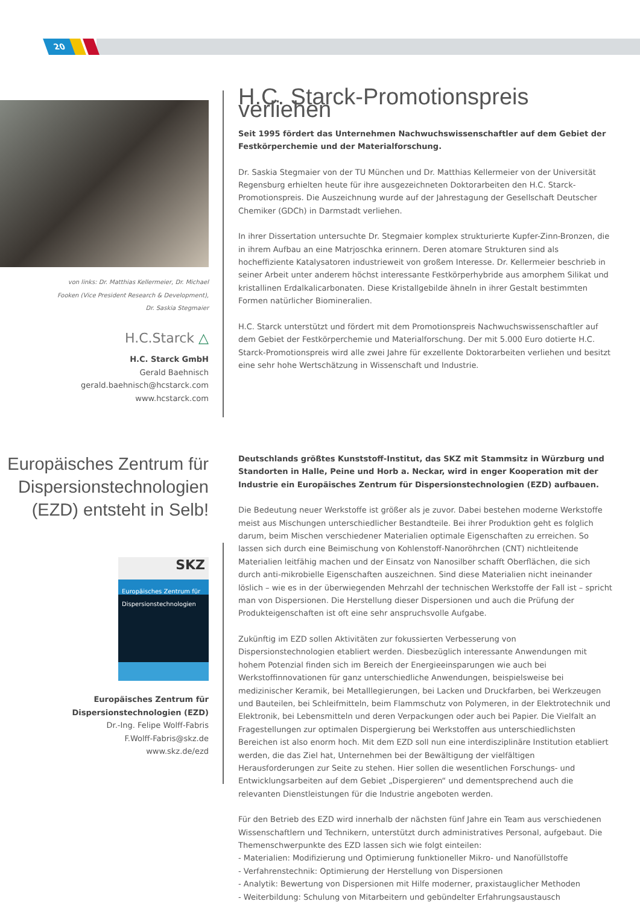20
von links: Dr. Matthias Kellermeier, Dr. Michael
Fooken (Vice President Research & Development),
Dr. Saskia Stegmaier
H.C.Starck △
H.C. Starck GmbH
Gerald Baehnisch
gerald.baehnisch@hcstarck.com
www.hcstarck.com
H.C. Starck-Promotionspreis verliehen
Seit 1995 fördert das Unternehmen Nachwuchswissenschaftler auf dem Gebiet der Festkörperchemie und der Materialforschung.
Dr. Saskia Stegmaier von der TU München und Dr. Matthias Kellermeier von der Universität Regensburg erhielten heute für ihre ausgezeichneten Doktorarbeiten den H.C. Starck-Promotionspreis. Die Auszeichnung wurde auf der Jahrestagung der Gesellschaft Deutscher Chemiker (GDCh) in Darmstadt verliehen.
In ihrer Dissertation untersuchte Dr. Stegmaier komplex strukturierte Kupfer-Zinn-Bronzen, die in ihrem Aufbau an eine Matrjoschka erinnern. Deren atomare Strukturen sind als hocheffiziente Katalysatoren industrieweit von großem Interesse. Dr. Kellermeier beschrieb in seiner Arbeit unter anderem höchst interessante Festkörperhybride aus amorphem Silikat und kristallinen Erdalkalicarbonaten. Diese Kristallgebilde ähneln in ihrer Gestalt bestimmten Formen natürlicher Biomineralien.
H.C. Starck unterstützt und fördert mit dem Promotionspreis Nachwuchswissenschaftler auf dem Gebiet der Festkörperchemie und Materialforschung. Der mit 5.000 Euro dotierte H.C. Starck-Promotionspreis wird alle zwei Jahre für exzellente Doktorarbeiten verliehen und besitzt eine sehr hohe Wertschätzung in Wissenschaft und Industrie.
Europäisches Zentrum für Dispersionstechnologien (EZD) entsteht in Selb!
SKZ
Europäisches Zentrum für Dispersionstechnologien
Europäisches Zentrum für
Dispersionstechnologien (EZD)
Dr.-Ing. Felipe Wolff-Fabris
F.Wolff-Fabris@skz.de
www.skz.de/ezd
Deutschlands größtes Kunststoff-Institut, das SKZ mit Stammsitz in Würzburg und Standorten in Halle, Peine und Horb a. Neckar, wird in enger Kooperation mit der Industrie ein Europäisches Zentrum für Dispersionstechnologien (EZD) aufbauen.
Die Bedeutung neuer Werkstoffe ist größer als je zuvor. Dabei bestehen moderne Werkstoffe meist aus Mischungen unterschiedlicher Bestandteile. Bei ihrer Produktion geht es folglich darum, beim Mischen verschiedener Materialien optimale Eigenschaften zu erreichen. So lassen sich durch eine Beimischung von Kohlenstoff-Nanoröhrchen (CNT) nichtleitende Materialien leitfähig machen und der Einsatz von Nanosilber schafft Oberflächen, die sich durch anti-mikrobielle Eigenschaften auszeichnen. Sind diese Materialien nicht ineinander löslich – wie es in der überwiegenden Mehrzahl der technischen Werkstoffe der Fall ist – spricht man von Dispersionen. Die Herstellung dieser Dispersionen und auch die Prüfung der Produkteigenschaften ist oft eine sehr anspruchsvolle Aufgabe.
Zukünftig im EZD sollen Aktivitäten zur fokussierten Verbesserung von Dispersionstechnologien etabliert werden. Diesbezüglich interessante Anwendungen mit hohem Potenzial finden sich im Bereich der Energieeinsparungen wie auch bei Werkstoffinnovationen für ganz unterschiedliche Anwendungen, beispielsweise bei medizinischer Keramik, bei Metalllegierungen, bei Lacken und Druckfarben, bei Werkzeugen und Bauteilen, bei Schleifmitteln, beim Flammschutz von Polymeren, in der Elektrotechnik und Elektronik, bei Lebensmitteln und deren Verpackungen oder auch bei Papier. Die Vielfalt an Fragestellungen zur optimalen Dispergierung bei Werkstoffen aus unterschiedlichsten Bereichen ist also enorm hoch. Mit dem EZD soll nun eine interdisziplinäre Institution etabliert werden, die das Ziel hat, Unternehmen bei der Bewältigung der vielfältigen Herausforderungen zur Seite zu stehen. Hier sollen die wesentlichen Forschungs- und Entwicklungsarbeiten auf dem Gebiet „Dispergieren“ und dementsprechend auch die relevanten Dienstleistungen für die Industrie angeboten werden.
Für den Betrieb des EZD wird innerhalb der nächsten fünf Jahre ein Team aus verschiedenen Wissenschaftlern und Technikern, unterstützt durch administratives Personal, aufgebaut. Die Themenschwerpunkte des EZD lassen sich wie folgt einteilen:
- Materialien: Modifizierung und Optimierung funktioneller Mikro- und Nanofüllstoffe
- Verfahrenstechnik: Optimierung der Herstellung von Dispersionen
- Analytik: Bewertung von Dispersionen mit Hilfe moderner, praxistauglicher Methoden
- Weiterbildung: Schulung von Mitarbeitern und gebündelter Erfahrungsaustausch